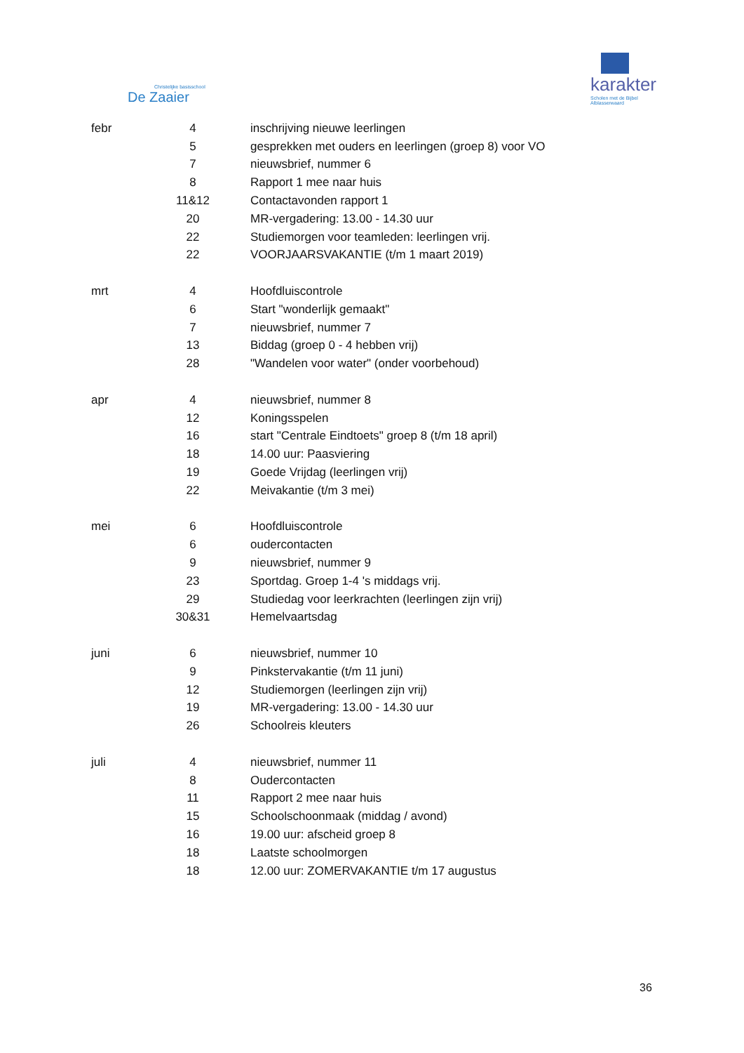Christelijke basisschool
De Zaaier
karakter
Scholen met de Bijbel
Alblasserwaard
| febr | 4 | inschrijving nieuwe leerlingen |
| | 5 | gesprekken met ouders en leerlingen (groep 8) voor VO |
| | 7 | nieuwsbrief, nummer 6 |
| | 8 | Rapport 1 mee naar huis |
| | 11&12 | Contactavonden rapport 1 |
| | 20 | MR-vergadering: 13.00 - 14.30 uur |
| | 22 | Studiemorgen voor teamleden: leerlingen vrij. |
| | 22 | VOORJAARSVAKANTIE (t/m 1 maart 2019) |
| mrt | 4 | Hoofdluiscontrole |
| | 6 | Start "wonderlijk gemaakt" |
| | 7 | nieuwsbrief, nummer 7 |
| | 13 | Biddag (groep 0 - 4 hebben vrij) |
| | 28 | "Wandelen voor water" (onder voorbehoud) |
| apr | 4 | nieuwsbrief, nummer 8 |
| | 12 | Koningsspelen |
| | 16 | start "Centrale Eindtoets" groep 8 (t/m 18 april) |
| | 18 | 14.00 uur: Paasviering |
| | 19 | Goede Vrijdag (leerlingen vrij) |
| | 22 | Meivakantie (t/m 3 mei) |
| mei | 6 | Hoofdluiscontrole |
| | 6 | oudercontacten |
| | 9 | nieuwsbrief, nummer 9 |
| | 23 | Sportdag. Groep 1-4 's middags vrij. |
| | 29 | Studiedag voor leerkrachten (leerlingen zijn vrij) |
| | 30&31 | Hemelvaartsdag |
| juni | 6 | nieuwsbrief, nummer 10 |
| | 9 | Pinkstervakantie (t/m 11 juni) |
| | 12 | Studiemorgen (leerlingen zijn vrij) |
| | 19 | MR-vergadering: 13.00 - 14.30 uur |
| | 26 | Schoolreis kleuters |
| juli | 4 | nieuwsbrief, nummer 11 |
| | 8 | Oudercontacten |
| | 11 | Rapport 2 mee naar huis |
| | 15 | Schoolschoonmaak (middag / avond) |
| | 16 | 19.00 uur: afscheid groep 8 |
| | 18 | Laatste schoolmorgen |
| | 18 | 12.00 uur: ZOMERVAKANTIE t/m 17 augustus |
36